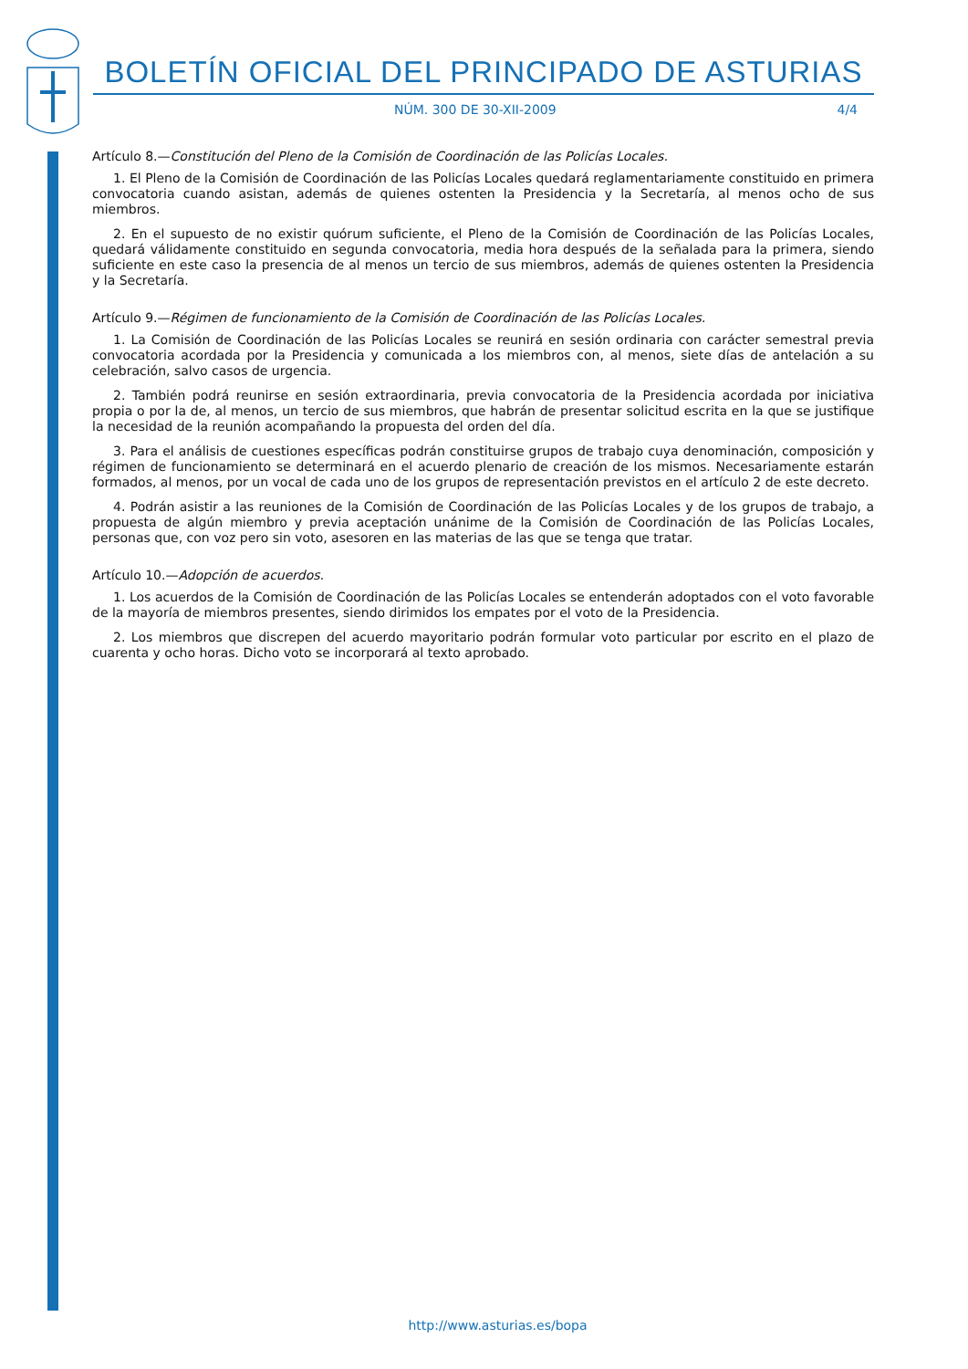BOLETÍN OFICIAL DEL PRINCIPADO DE ASTURIAS
NÚM. 300 DE 30-XII-2009 4/4
Artículo 8.—Constitución del Pleno de la Comisión de Coordinación de las Policías Locales.
1. El Pleno de la Comisión de Coordinación de las Policías Locales quedará reglamentariamente constituido en primera convocatoria cuando asistan, además de quienes ostenten la Presidencia y la Secretaría, al menos ocho de sus miembros.
2. En el supuesto de no existir quórum suficiente, el Pleno de la Comisión de Coordinación de las Policías Locales, quedará válidamente constituido en segunda convocatoria, media hora después de la señalada para la primera, siendo suficiente en este caso la presencia de al menos un tercio de sus miembros, además de quienes ostenten la Presidencia y la Secretaría.
Artículo 9.—Régimen de funcionamiento de la Comisión de Coordinación de las Policías Locales.
1. La Comisión de Coordinación de las Policías Locales se reunirá en sesión ordinaria con carácter semestral previa convocatoria acordada por la Presidencia y comunicada a los miembros con, al menos, siete días de antelación a su celebración, salvo casos de urgencia.
2. También podrá reunirse en sesión extraordinaria, previa convocatoria de la Presidencia acordada por iniciativa propia o por la de, al menos, un tercio de sus miembros, que habrán de presentar solicitud escrita en la que se justifique la necesidad de la reunión acompañando la propuesta del orden del día.
3. Para el análisis de cuestiones específicas podrán constituirse grupos de trabajo cuya denominación, composición y régimen de funcionamiento se determinará en el acuerdo plenario de creación de los mismos. Necesariamente estarán formados, al menos, por un vocal de cada uno de los grupos de representación previstos en el artículo 2 de este decreto.
4. Podrán asistir a las reuniones de la Comisión de Coordinación de las Policías Locales y de los grupos de trabajo, a propuesta de algún miembro y previa aceptación unánime de la Comisión de Coordinación de las Policías Locales, personas que, con voz pero sin voto, asesoren en las materias de las que se tenga que tratar.
Artículo 10.—Adopción de acuerdos.
1. Los acuerdos de la Comisión de Coordinación de las Policías Locales se entenderán adoptados con el voto favorable de la mayoría de miembros presentes, siendo dirimidos los empates por el voto de la Presidencia.
2. Los miembros que discrepen del acuerdo mayoritario podrán formular voto particular por escrito en el plazo de cuarenta y ocho horas. Dicho voto se incorporará al texto aprobado.
http://www.asturias.es/bopa